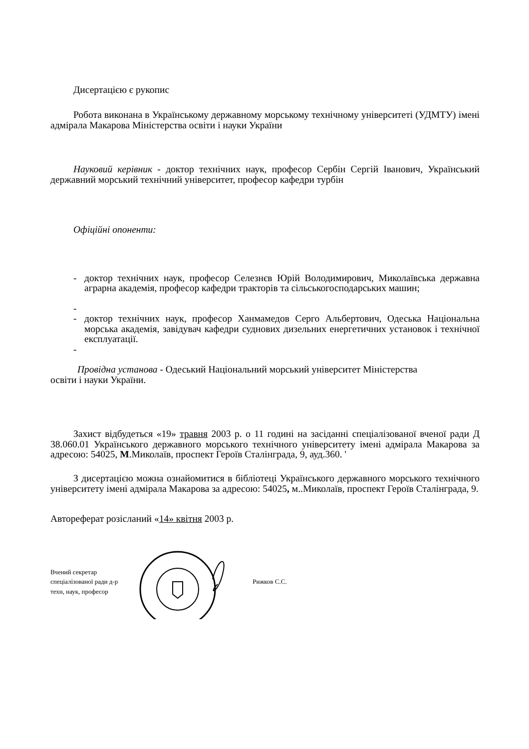Дисертацією є рукопис
Робота виконана в Українському державному морському технічному університеті (УДМТУ) імені адмірала Макарова Міністерства освіти і науки України
Науковий керівник - доктор технічних наук, професор Сербін Сергій Іванович, Український державний морський технічний університет, професор кафедри турбін
Офіційні опоненти:
- доктор технічних наук, професор Селезнєв Юрій Володимирович, Миколаївська державна аграрна академія, професор кафедри тракторів та сільськогосподарських машин;
-
- доктор технічних наук, професор Ханмамедов Серго Альбертович, Одеська Національна морська академія, завідувач кафедри суднових дизельних енергетичних установок і технічної експлуатації.
-
Провідна установа - Одеський Національний морський університет Міністерства
освіти і науки України.
Захист відбудеться «19» травня 2003 р. о 11 годині на засіданні спеціалізованої вченої ради Д 38.060.01 Українського державного морського технічного університету імені адмірала Макарова за адресою: 54025, М.Миколаїв, проспект Героїв Сталінграда, 9, ауд.360. '
З дисертацією можна ознайомитися в бібліотеці Українського державного морського технічного університету імені адмірала Макарова за адресою: 54025, м..Миколаїв, проспект Героїв Сталінграда, 9.
Автореферат розісланий «14» квітня 2003 р.
Вчений секретар
спеціалізованої ради д-р
техн, наук, професор
Рижков С.С.